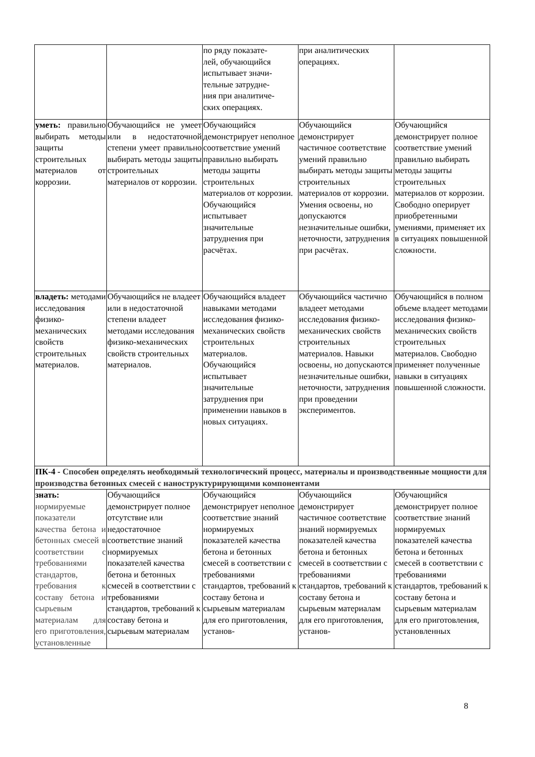| | | по ряду показате- лей, обучающийся испытывает значи- тельные затрудне- ния при аналитиче- ских операциях. | при аналитических операциях. | |
| уметь: правильно выбирать методы защиты строительных материалов от коррозии. | Обучающийся не умеет или в недостаточной степени умеет правильно выбирать методы защиты строительных материалов от коррозии. | Обучающийся демонстрирует неполное соответствие умений правильно выбирать методы защиты строительных материалов от коррозии. Обучающийся испытывает значительные затруднения при расчётах. | Обучающийся демонстрирует частичное соответствие умений правильно выбирать методы защиты строительных материалов от коррозии. Умения освоены, но допускаются незначительные ошибки, неточности, затруднения при расчётах. | Обучающийся демонстрирует полное соответствие умений правильно выбирать методы защиты строительных материалов от коррозии. Свободно оперирует приобретенными умениями, применяет их в ситуациях повышенной сложности. |
| владеть: методами исследования физико-механических свойств строительных материалов. | Обучающийся не владеет или в недостаточной степени владеет методами исследования физико-механических свойств строительных материалов. | Обучающийся владеет навыками методами исследования физико-механических свойств строительных материалов. Обучающийся испытывает значительные затруднения при применении навыков в новых ситуациях. | Обучающийся частично владеет методами исследования физико-механических свойств строительных материалов. Навыки освоены, но допускаются незначительные ошибки, неточности, затруднения при проведении экспериментов. | Обучающийся в полном объеме владеет методами исследования физико-механических свойств строительных материалов. Свободно применяет полученные навыки в ситуациях повышенной сложности. |
| ПК-4 - Способен определять необходимый технологический процесс, материалы и производственные мощности для производства бетонных смесей с наноструктурирующими компонентами | | | | |
| знать: нормируемые показатели качества бетона и бетонных смесей в соответствии с требованиями стандартов, требования к составу бетона и сырьевым материалам для его приготовления, установленные | Обучающийся демонстрирует полное отсутствие или недостаточное соответствие знаний нормируемых показателей качества бетона и бетонных смесей в соответствии с требованиями стандартов, требований к составу бетона и сырьевым материалам | Обучающийся демонстрирует неполное соответствие знаний нормируемых показателей качества бетона и бетонных смесей в соответствии с требованиями стандартов, требований к составу бетона и сырьевым материалам для его приготовления, установ- | Обучающийся демонстрирует частичное соответствие знаний нормируемых показателей качества бетона и бетонных смесей в соответствии с требованиями стандартов, требований к составу бетона и сырьевым материалам для его приготовления, установ- | Обучающийся демонстрирует полное соответствие знаний нормируемых показателей качества бетона и бетонных смесей в соответствии с требованиями стандартов, требований к составу бетона и сырьевым материалам для его приготовления, установленных |
8